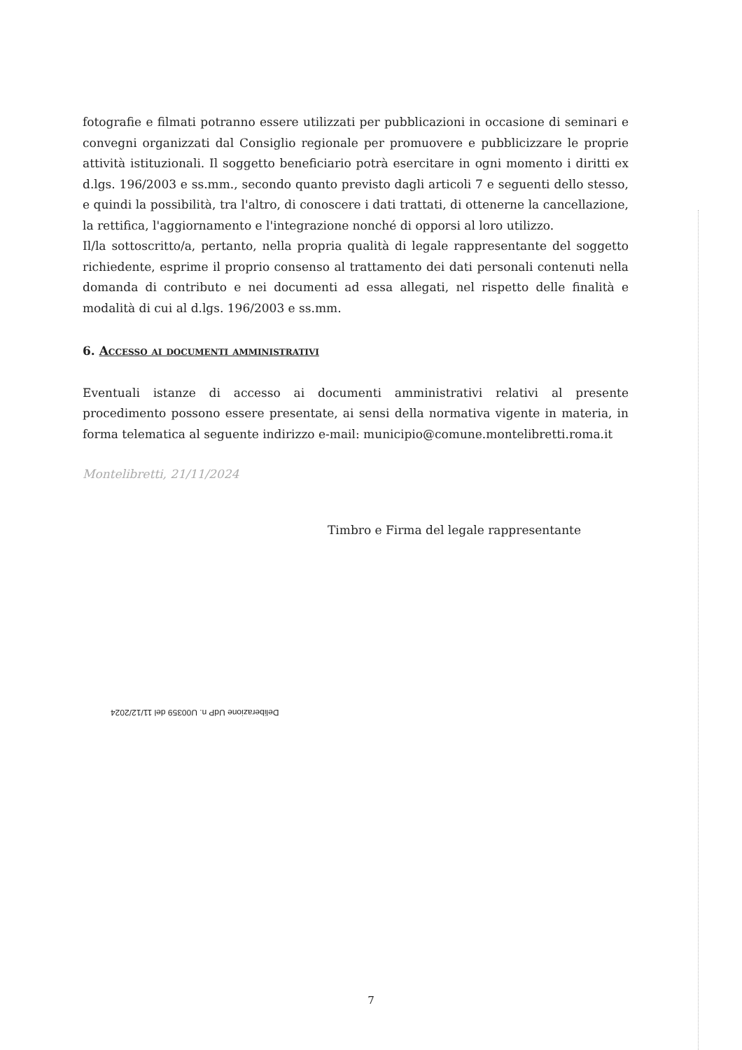fotografie e filmati potranno essere utilizzati per pubblicazioni in occasione di seminari e convegni organizzati dal Consiglio regionale per promuovere e pubblicizzare le proprie attività istituzionali. Il soggetto beneficiario potrà esercitare in ogni momento i diritti ex d.lgs. 196/2003 e ss.mm., secondo quanto previsto dagli articoli 7 e seguenti dello stesso, e quindi la possibilità, tra l'altro, di conoscere i dati trattati, di ottenerne la cancellazione, la rettifica, l'aggiornamento e l'integrazione nonché di opporsi al loro utilizzo.
Il/la sottoscritto/a, pertanto, nella propria qualità di legale rappresentante del soggetto richiedente, esprime il proprio consenso al trattamento dei dati personali contenuti nella domanda di contributo e nei documenti ad essa allegati, nel rispetto delle finalità e modalità di cui al d.lgs. 196/2003 e ss.mm.
6. Accesso ai documenti amministrativi
Eventuali istanze di accesso ai documenti amministrativi relativi al presente procedimento possono essere presentate, ai sensi della normativa vigente in materia, in forma telematica al seguente indirizzo e-mail: municipio@comune.montelibretti.roma.it
Montelibretti, 21/11/2024
Timbro e Firma del legale rappresentante
Deliberazione UdP n. U00359 del 11/12/2024
7